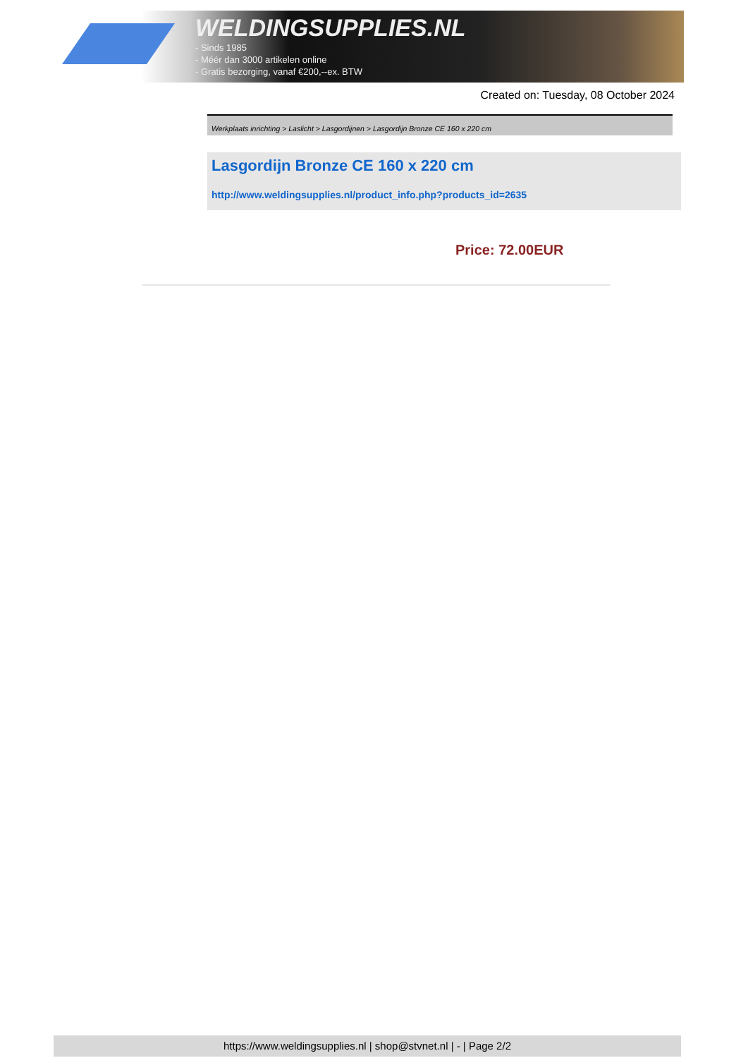WELDINGSUPPLIES.NL
- Sinds 1985
- Méér dan 3000 artikelen online
- Gratis bezorging, vanaf €200,--ex. BTW
Created on: Tuesday, 08 October 2024
Werkplaats inrichting > Laslicht > Lasgordijnen > Lasgordijn Bronze CE 160 x 220 cm
Lasgordijn Bronze CE 160 x 220 cm
http://www.weldingsupplies.nl/product_info.php?products_id=2635
Price: 72.00EUR
https://www.weldingsupplies.nl | shop@stvnet.nl | - | Page 2/2